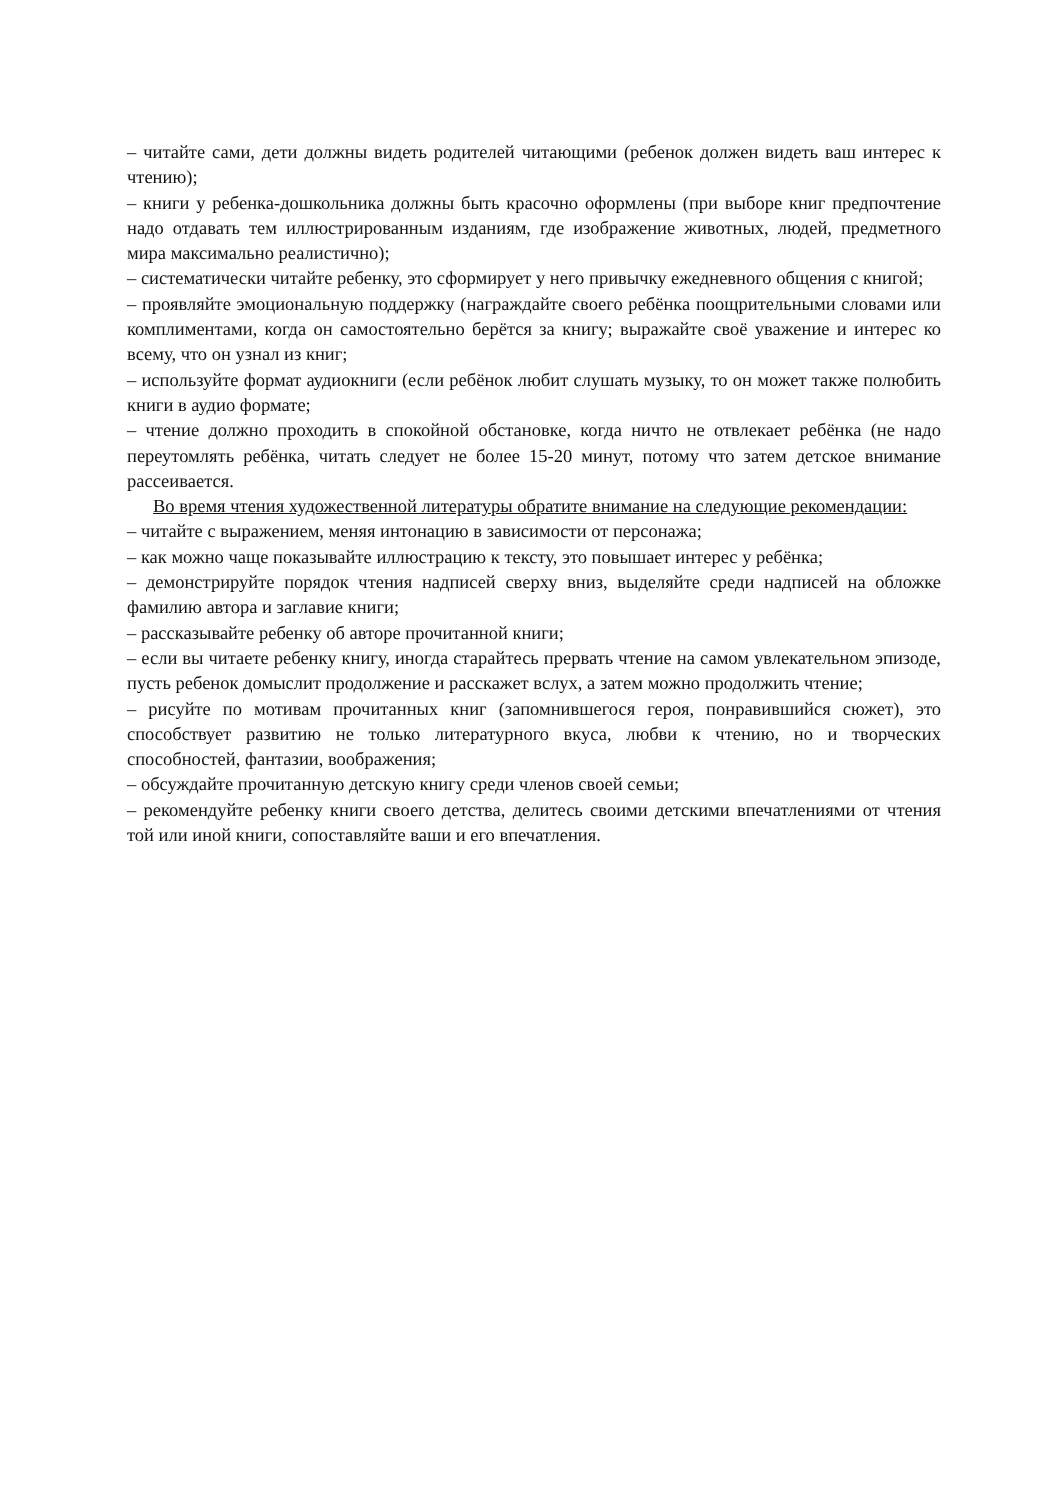– читайте сами, дети должны видеть родителей читающими (ребенок должен видеть ваш интерес к чтению);
– книги у ребенка-дошкольника должны быть красочно оформлены (при выборе книг предпочтение надо отдавать тем иллюстрированным изданиям, где изображение животных, людей, предметного мира максимально реалистично);
– систематически читайте ребенку, это сформирует у него привычку ежедневного общения с книгой;
– проявляйте эмоциональную поддержку (награждайте своего ребёнка поощрительными словами или комплиментами, когда он самостоятельно берётся за книгу; выражайте своё уважение и интерес ко всему, что он узнал из книг;
– используйте формат аудиокниги (если ребёнок любит слушать музыку, то он может также полюбить книги в аудио формате;
– чтение должно проходить в спокойной обстановке, когда ничто не отвлекает ребёнка (не надо переутомлять ребёнка, читать следует не более 15-20 минут, потому что затем детское внимание рассеивается.
Во время чтения художественной литературы обратите внимание на следующие рекомендации:
– читайте с выражением, меняя интонацию в зависимости от персонажа;
– как можно чаще показывайте иллюстрацию к тексту, это повышает интерес у ребёнка;
– демонстрируйте порядок чтения надписей сверху вниз, выделяйте среди надписей на обложке фамилию автора и заглавие книги;
– рассказывайте ребенку об авторе прочитанной книги;
– если вы читаете ребенку книгу, иногда старайтесь прервать чтение на самом увлекательном эпизоде, пусть ребенок домыслит продолжение и расскажет вслух, а затем можно продолжить чтение;
– рисуйте по мотивам прочитанных книг (запомнившегося героя, понравившийся сюжет), это способствует развитию не только литературного вкуса, любви к чтению, но и творческих способностей, фантазии, воображения;
– обсуждайте прочитанную детскую книгу среди членов своей семьи;
– рекомендуйте ребенку книги своего детства, делитесь своими детскими впечатлениями от чтения той или иной книги, сопоставляйте ваши и его впечатления.